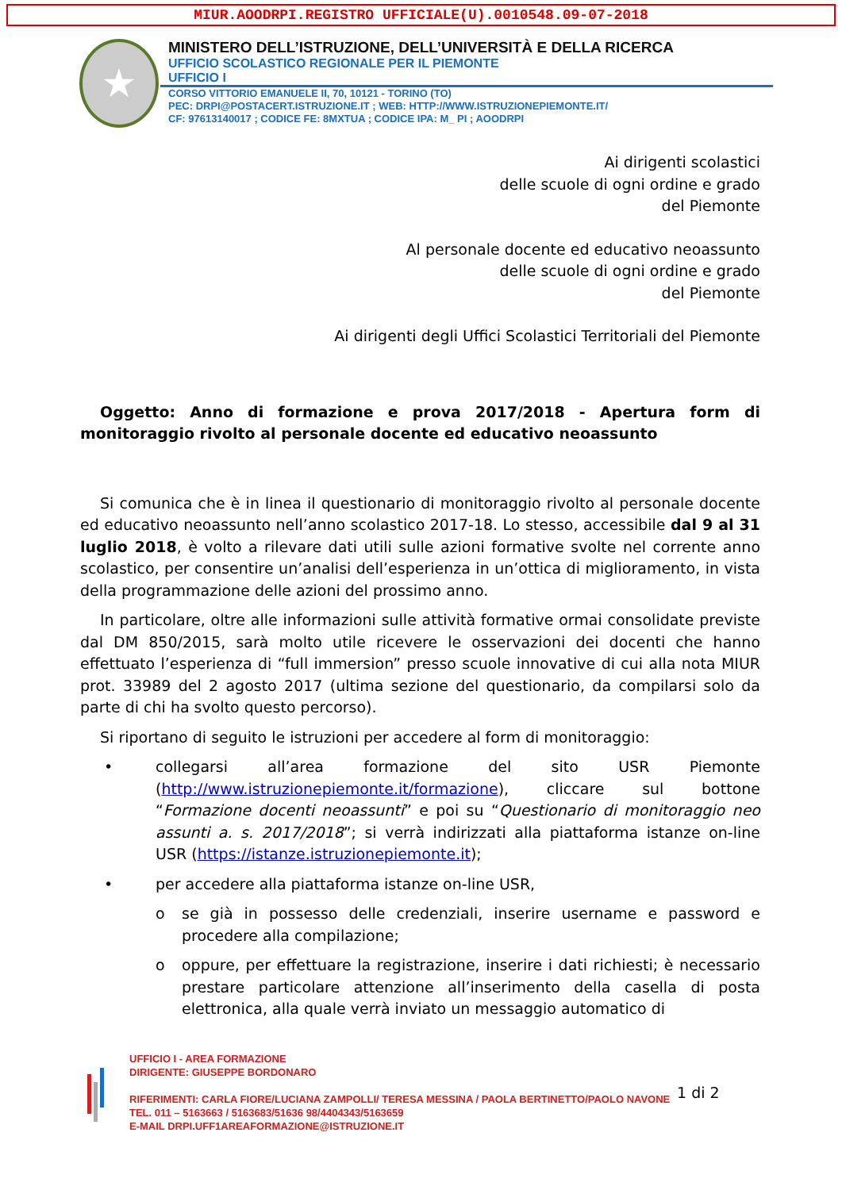MIUR.AOODRPI.REGISTRO UFFICIALE(U).0010548.09-07-2018
★
MINISTERO DELL’ISTRUZIONE, DELL’UNIVERSITÀ E DELLA RICERCA
UFFICIO SCOLASTICO REGIONALE PER IL PIEMONTE
UFFICIO I
CORSO VITTORIO EMANUELE II, 70, 10121 - TORINO (TO)
PEC: DRPI@POSTACERT.ISTRUZIONE.IT ; WEB: HTTP://WWW.ISTRUZIONEPIEMONTE.IT/
CF: 97613140017 ; CODICE FE: 8MXTUA ; CODICE IPA: M_ PI ; AOODRPI
Ai dirigenti scolastici
delle scuole di ogni ordine e grado
del Piemonte
Al personale docente ed educativo neoassunto
delle scuole di ogni ordine e grado
del Piemonte
Ai dirigenti degli Uffici Scolastici Territoriali del Piemonte
Oggetto: Anno di formazione e prova 2017/2018 - Apertura form di monitoraggio rivolto al personale docente ed educativo neoassunto
Si comunica che è in linea il questionario di monitoraggio rivolto al personale docente ed educativo neoassunto nell’anno scolastico 2017-18. Lo stesso, accessibile dal 9 al 31 luglio 2018, è volto a rilevare dati utili sulle azioni formative svolte nel corrente anno scolastico, per consentire un’analisi dell’esperienza in un’ottica di miglioramento, in vista della programmazione delle azioni del prossimo anno.
In particolare, oltre alle informazioni sulle attività formative ormai consolidate previste dal DM 850/2015, sarà molto utile ricevere le osservazioni dei docenti che hanno effettuato l’esperienza di “full immersion” presso scuole innovative di cui alla nota MIUR prot. 33989 del 2 agosto 2017 (ultima sezione del questionario, da compilarsi solo da parte di chi ha svolto questo percorso).
Si riportano di seguito le istruzioni per accedere al form di monitoraggio:
• collegarsi all’area formazione del sito USR Piemonte (http://www.istruzionepiemonte.it/formazione), cliccare sul bottone “Formazione docenti neoassunti” e poi su “Questionario di monitoraggio neo assunti a. s. 2017/2018”; si verrà indirizzati alla piattaforma istanze on-line USR (https://istanze.istruzionepiemonte.it);
• per accedere alla piattaforma istanze on-line USR,
o se già in possesso delle credenziali, inserire username e password e procedere alla compilazione;
o oppure, per effettuare la registrazione, inserire i dati richiesti; è necessario prestare particolare attenzione all’inserimento della casella di posta elettronica, alla quale verrà inviato un messaggio automatico di
UFFICIO I - AREA FORMAZIONE
DIRIGENTE: GIUSEPPE BORDONARO
RIFERIMENTI: CARLA FIORE/LUCIANA ZAMPOLLI/ TERESA MESSINA / PAOLA BERTINETTO/PAOLO NAVONE
TEL. 011 – 5163663 / 5163683/51636 98/4404343/5163659
E-MAIL DRPI.UFF1AREAFORMAZIONE@ISTRUZIONE.IT
1 di 2